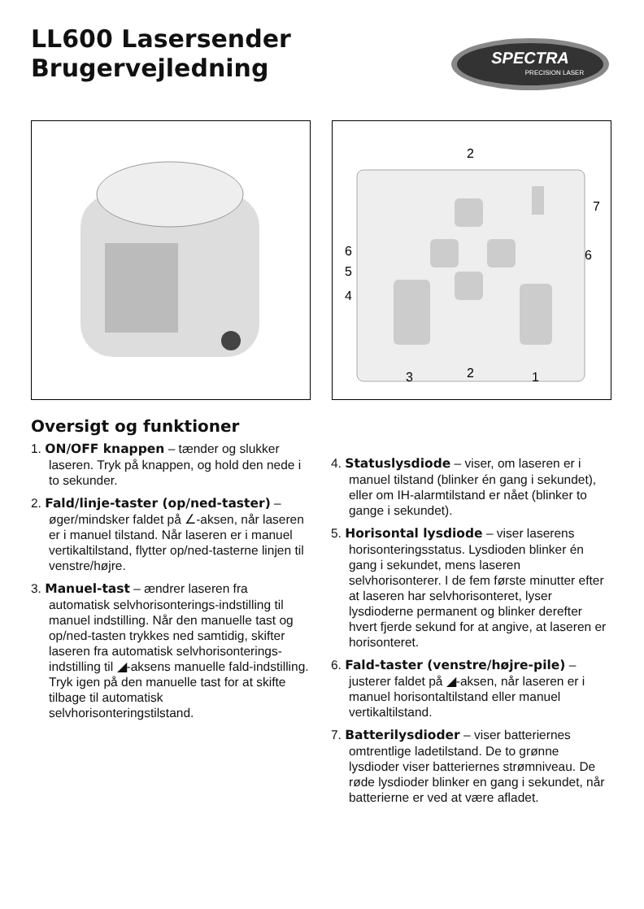LL600 Lasersender
Brugervejledning
SPECTRA
PRECISION LASER
2
7
6
6
5
4
3
2
1
Oversigt og funktioner
1. ON/OFF knappen – tænder og slukker laseren. Tryk på knappen, og hold den nede i to sekunder.
2. Fald/linje-taster (op/ned-taster) – øger/mindsker faldet på ∠-aksen, når laseren er i manuel tilstand. Når laseren er i manuel vertikaltilstand, flytter op/ned-tasterne linjen til venstre/højre.
3. Manuel-tast – ændrer laseren fra automatisk selvhorisonterings-indstilling til manuel indstilling. Når den manuelle tast og op/ned-tasten trykkes ned samtidig, skifter laseren fra automatisk selvhorisonterings-indstilling til ◢-aksens manuelle fald-indstilling. Tryk igen på den manuelle tast for at skifte tilbage til automatisk selvhorisonteringstilstand.
4. Statuslysdiode – viser, om laseren er i manuel tilstand (blinker én gang i sekundet), eller om IH-alarmtilstand er nået (blinker to gange i sekundet).
5. Horisontal lysdiode – viser laserens horisonteringsstatus. Lysdioden blinker én gang i sekundet, mens laseren selvhorisonterer. I de fem første minutter efter at laseren har selvhorisonteret, lyser lysdioderne permanent og blinker derefter hvert fjerde sekund for at angive, at laseren er horisonteret.
6. Fald-taster (venstre/højre-pile) – justerer faldet på ◢-aksen, når laseren er i manuel horisontaltilstand eller manuel vertikaltilstand.
7. Batterilysdioder – viser batteriernes omtrentlige ladetilstand. De to grønne lysdioder viser batteriernes strømniveau. De røde lysdioder blinker en gang i sekundet, når batterierne er ved at være afladet.